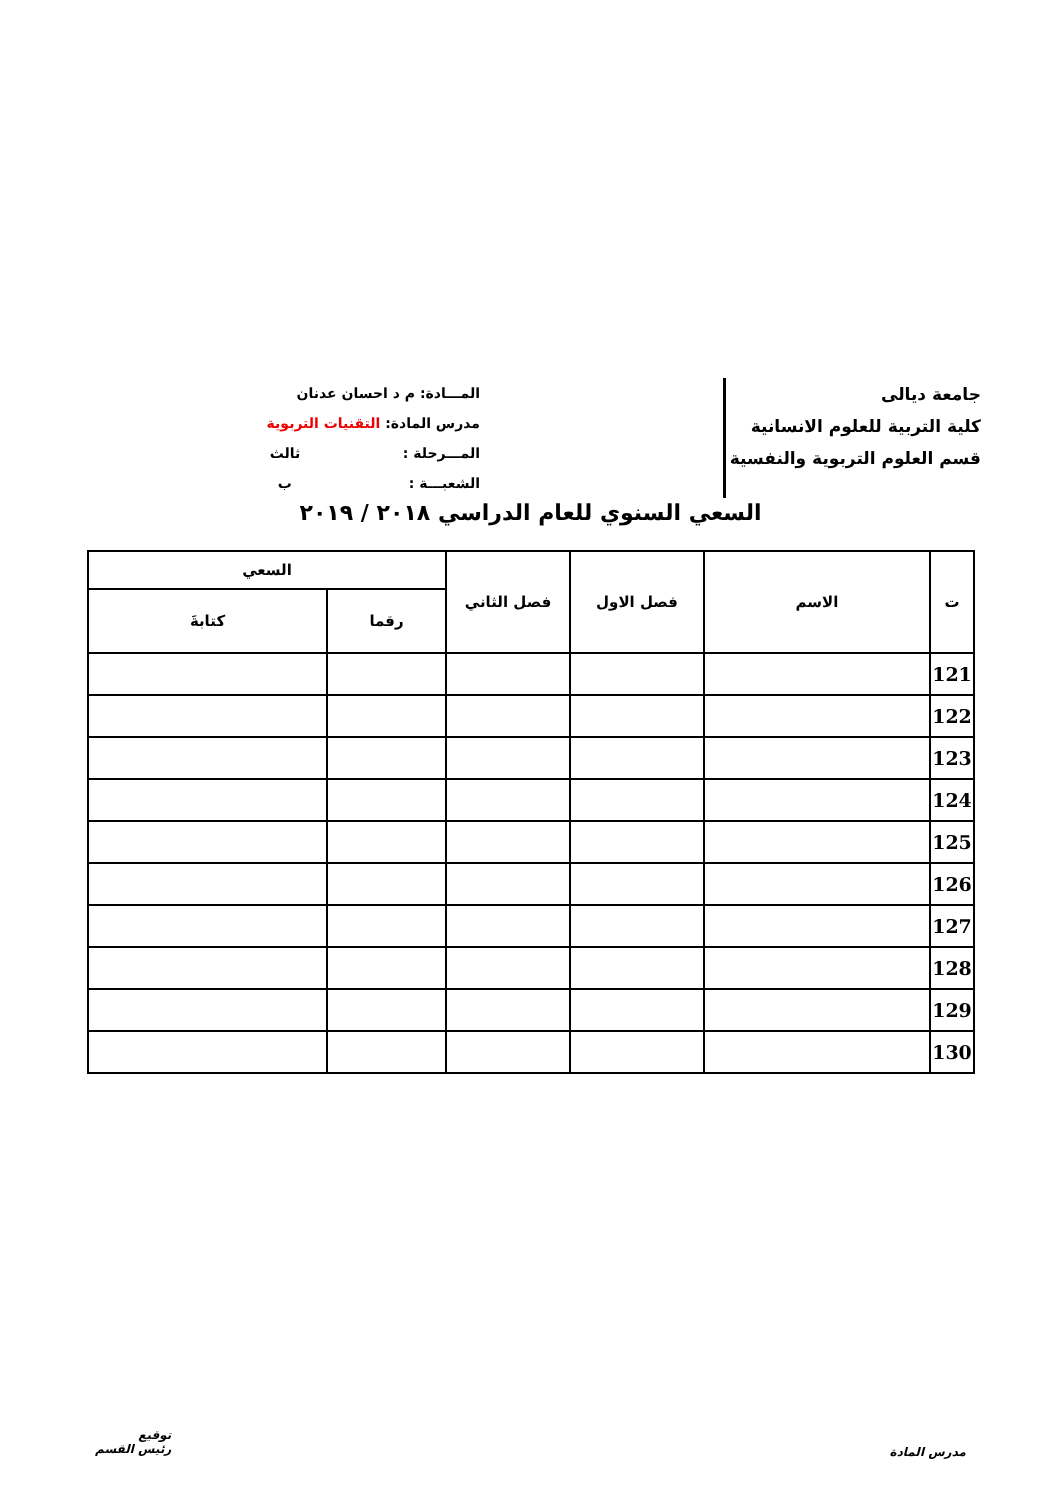جامعة ديالى
كلية التربية للعلوم الانسانية
قسم العلوم التربوية والنفسية
المـــادة: م د احسان عدنان
مدرس المادة: التقنيات التربوية
المـــرحلة : ثالث
الشعبـــة : ب
السعي السنوي للعام الدراسي ٢٠١٨ / ٢٠١٩
| ت | الاسم | فصل الاول | فصل الثاني | السعي | |
| --- | --- | --- | --- | --- | --- |
| | | | | رقما | كتابةَ |
| 121 | | | | | |
| 122 | | | | | |
| 123 | | | | | |
| 124 | | | | | |
| 125 | | | | | |
| 126 | | | | | |
| 127 | | | | | |
| 128 | | | | | |
| 129 | | | | | |
| 130 | | | | | |
توقيع
رئيس القسم
مدرس المادة